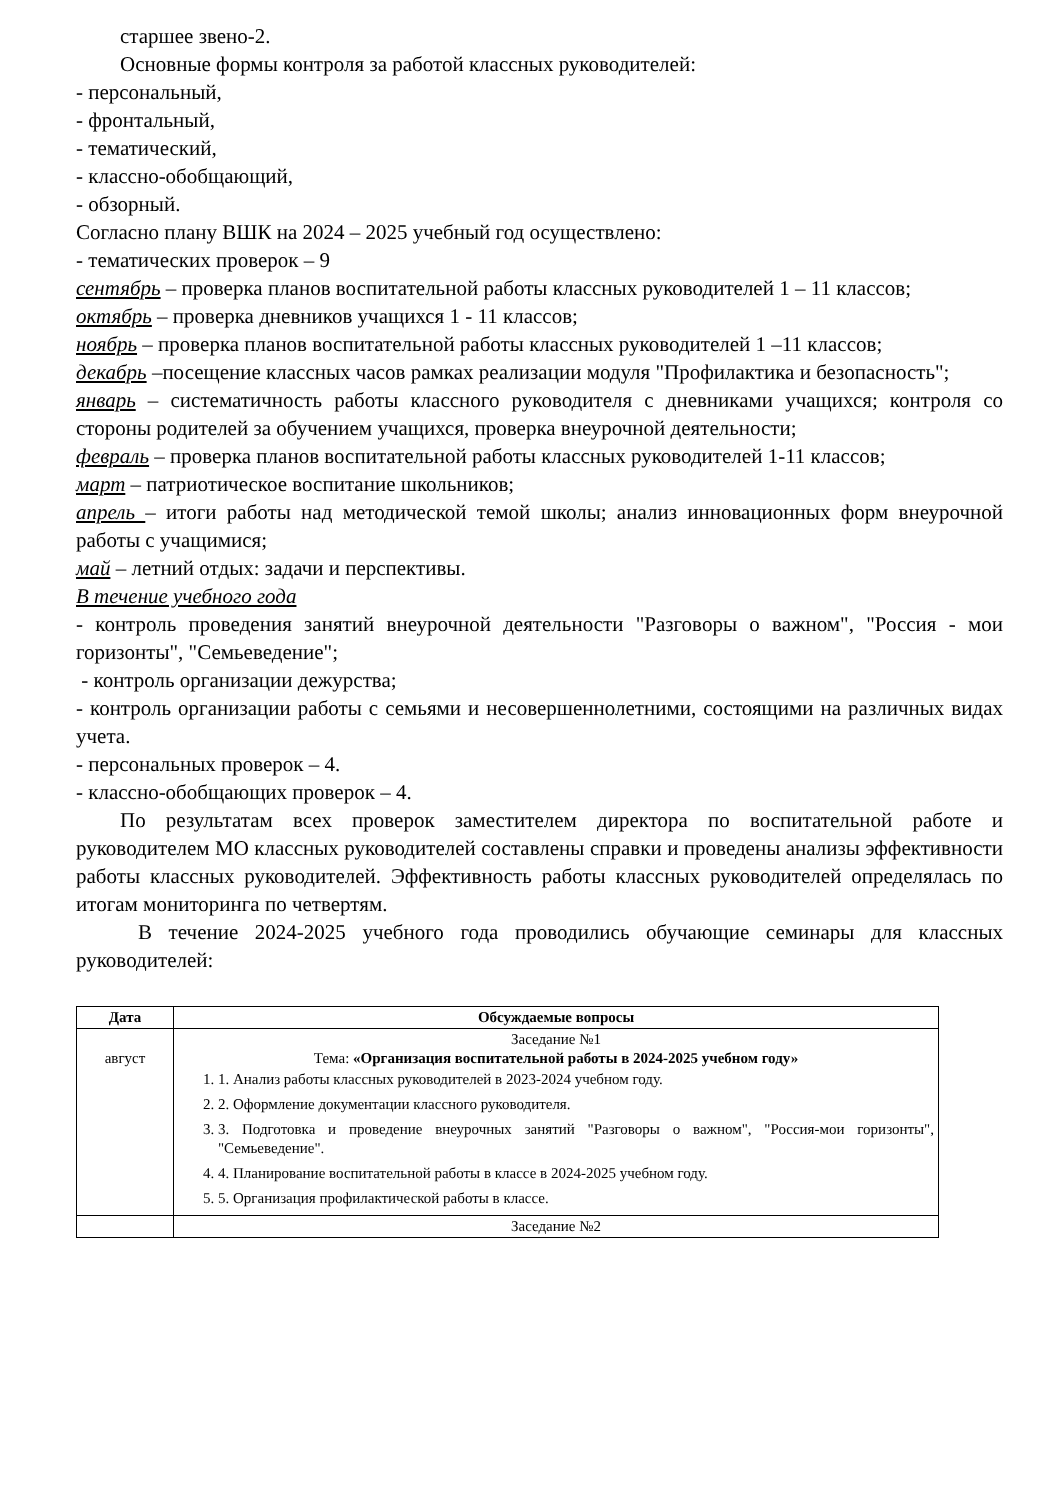старшее звено-2.
Основные формы контроля за работой классных руководителей:
- персональный,
- фронтальный,
- тематический,
- классно-обобщающий,
- обзорный.
Согласно плану ВШК на 2024 – 2025 учебный год осуществлено:
- тематических проверок – 9
сентябрь – проверка планов воспитательной работы классных руководителей 1 – 11 классов;
октябрь – проверка дневников учащихся 1 - 11 классов;
ноябрь – проверка планов воспитательной работы классных руководителей 1 –11 классов;
декабрь –посещение классных часов рамках реализации модуля "Профилактика и безопасность";
январь – систематичность работы классного руководителя с дневниками учащихся; контроля со стороны родителей за обучением учащихся, проверка внеурочной деятельности;
февраль – проверка планов воспитательной работы классных руководителей 1-11 классов;
март – патриотическое воспитание школьников;
апрель – итоги работы над методической темой школы; анализ инновационных форм внеурочной работы с учащимися;
май – летний отдых: задачи и перспективы.
В течение учебного года
- контроль проведения занятий внеурочной деятельности "Разговоры о важном", "Россия - мои горизонты", "Семьеведение";
- контроль организации дежурства;
- контроль организации работы с семьями и несовершеннолетними, состоящими на различных видах учета.
- персональных проверок – 4.
- классно-обобщающих проверок – 4.
По результатам всех проверок заместителем директора по воспитательной работе и руководителем МО классных руководителей составлены справки и проведены анализы эффективности работы классных руководителей. Эффективность работы классных руководителей определялась по итогам мониторинга по четвертям.
В течение 2024-2025 учебного года проводились обучающие семинары для классных руководителей:
| Дата | Обсуждаемые вопросы |
| --- | --- |
| август | Заседание №1 Тема: «Организация воспитательной работы в 2024-2025 учебном году» 1. 1. Анализ работы классных руководителей в 2023-2024 учебном году. 2. 2. Оформление документации классного руководителя. 3. 3. Подготовка и проведение внеурочных занятий "Разговоры о важном", "Россия-мои горизонты", "Семьеведение". 4. 4. Планирование воспитательной работы в классе в 2024-2025 учебном году. 5. 5. Организация профилактической работы в классе. |
| | Заседание №2 |